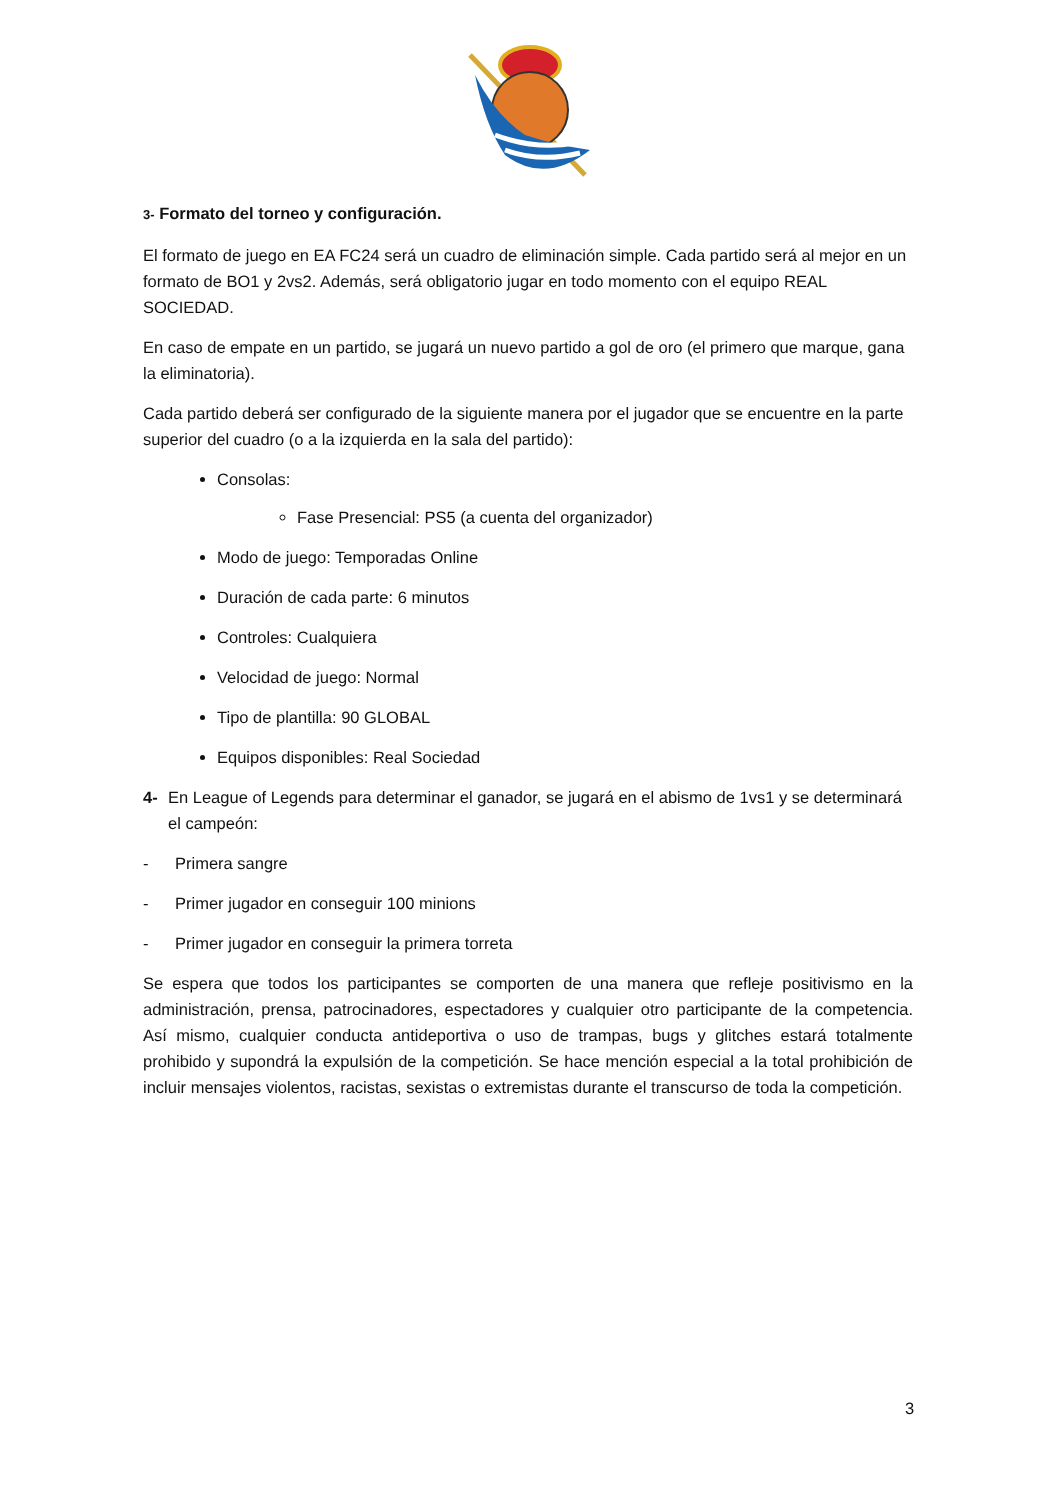3- Formato del torneo y configuración.
El formato de juego en EA FC24 será un cuadro de eliminación simple. Cada partido será al mejor en un formato de BO1 y 2vs2. Además, será obligatorio jugar en todo momento con el equipo REAL SOCIEDAD.
En caso de empate en un partido, se jugará un nuevo partido a gol de oro (el primero que marque, gana la eliminatoria).
Cada partido deberá ser configurado de la siguiente manera por el jugador que se encuentre en la parte superior del cuadro (o a la izquierda en la sala del partido):
Consolas:
Fase Presencial: PS5 (a cuenta del organizador)
Modo de juego: Temporadas Online
Duración de cada parte: 6 minutos
Controles: Cualquiera
Velocidad de juego: Normal
Tipo de plantilla: 90 GLOBAL
Equipos disponibles: Real Sociedad
4- En League of Legends para determinar el ganador, se jugará en el abismo de 1vs1 y se determinará el campeón:
- Primera sangre
- Primer jugador en conseguir 100 minions
- Primer jugador en conseguir la primera torreta
Se espera que todos los participantes se comporten de una manera que refleje positivismo en la administración, prensa, patrocinadores, espectadores y cualquier otro participante de la competencia. Así mismo, cualquier conducta antideportiva o uso de trampas, bugs y glitches estará totalmente prohibido y supondrá la expulsión de la competición. Se hace mención especial a la total prohibición de incluir mensajes violentos, racistas, sexistas o extremistas durante el transcurso de toda la competición.
3